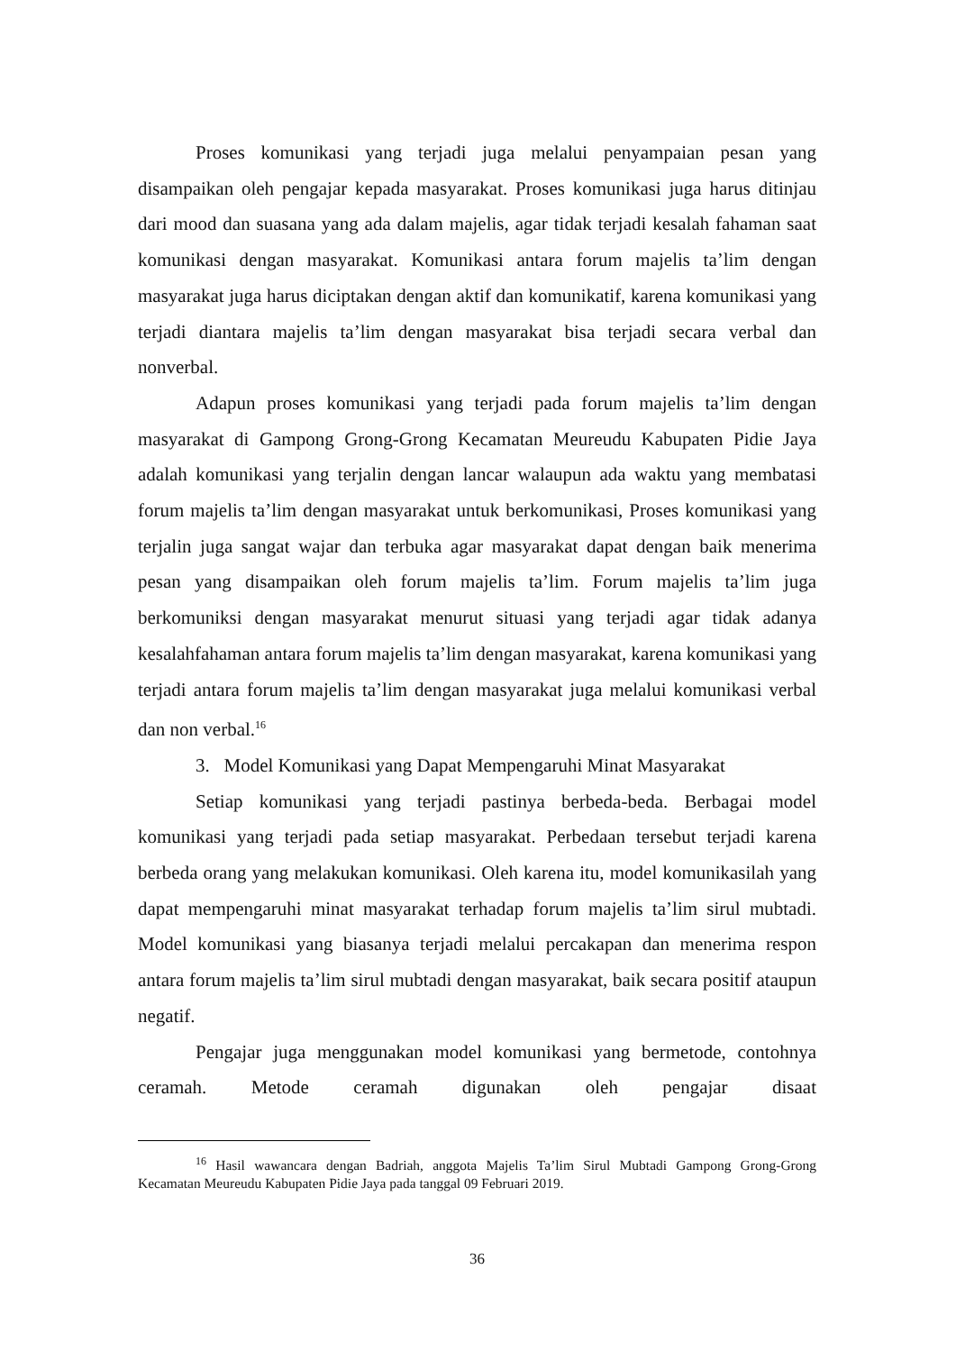Proses komunikasi yang terjadi juga melalui penyampaian pesan yang disampaikan oleh pengajar kepada masyarakat. Proses komunikasi juga harus ditinjau dari mood dan suasana yang ada dalam majelis, agar tidak terjadi kesalah fahaman saat komunikasi dengan masyarakat. Komunikasi antara forum majelis ta’lim dengan masyarakat juga harus diciptakan dengan aktif dan komunikatif, karena komunikasi yang terjadi diantara majelis ta’lim dengan masyarakat bisa terjadi secara verbal dan nonverbal.
Adapun proses komunikasi yang terjadi pada forum majelis ta’lim dengan masyarakat di Gampong Grong-Grong Kecamatan Meureudu Kabupaten Pidie Jaya adalah komunikasi yang terjalin dengan lancar walaupun ada waktu yang membatasi forum majelis ta’lim dengan masyarakat untuk berkomunikasi, Proses komunikasi yang terjalin juga sangat wajar dan terbuka agar masyarakat dapat dengan baik menerima pesan yang disampaikan oleh forum majelis ta’lim. Forum majelis ta’lim juga berkomuniksi dengan masyarakat menurut situasi yang terjadi agar tidak adanya kesalahfahaman antara forum majelis ta’lim dengan masyarakat, karena komunikasi yang terjadi antara forum majelis ta’lim dengan masyarakat juga melalui komunikasi verbal dan non verbal.<sup>16</sup>
3. Model Komunikasi yang Dapat Mempengaruhi Minat Masyarakat
Setiap komunikasi yang terjadi pastinya berbeda-beda. Berbagai model komunikasi yang terjadi pada setiap masyarakat. Perbedaan tersebut terjadi karena berbeda orang yang melakukan komunikasi. Oleh karena itu, model komunikasilah yang dapat mempengaruhi minat masyarakat terhadap forum majelis ta’lim sirul mubtadi. Model komunikasi yang biasanya terjadi melalui percakapan dan menerima respon antara forum majelis ta’lim sirul mubtadi dengan masyarakat, baik secara positif ataupun negatif.
Pengajar juga menggunakan model komunikasi yang bermetode, contohnya ceramah. Metode ceramah digunakan oleh pengajar disaat
<sup>16</sup> Hasil wawancara dengan Badriah, anggota Majelis Ta’lim Sirul Mubtadi Gampong Grong-Grong Kecamatan Meureudu Kabupaten Pidie Jaya pada tanggal 09 Februari 2019.
36